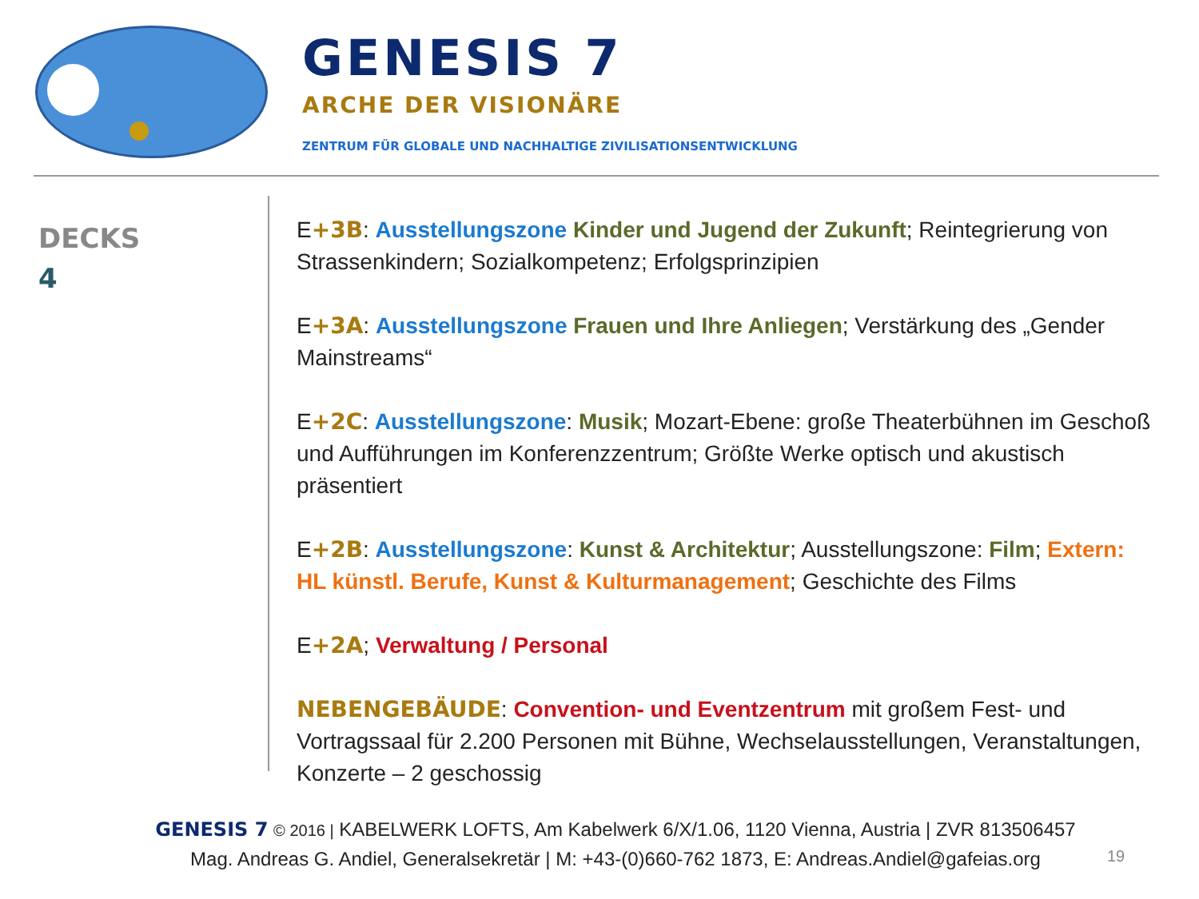GENESIS 7
ARCHE DER VISIONÄRE
ZENTRUM FÜR GLOBALE UND NACHHALTIGE ZIVILISATIONSENTWICKLUNG
DECKS
4
E+3B: Ausstellungszone Kinder und Jugend der Zukunft; Reintegrierung von Strassenkindern; Sozialkompetenz; Erfolgsprinzipien
E+3A: Ausstellungszone Frauen und Ihre Anliegen; Verstärkung des „Gender Mainstreams“
E+2C: Ausstellungszone: Musik; Mozart-Ebene: große Theaterbühnen im Geschoß und Aufführungen im Konferenzzentrum; Größte Werke optisch und akustisch präsentiert
E+2B: Ausstellungszone: Kunst & Architektur; Ausstellungszone: Film; Extern: HL künstl. Berufe, Kunst & Kulturmanagement; Geschichte des Films
E+2A; Verwaltung / Personal
NEBENGEBÄUDE: Convention- und Eventzentrum mit großem Fest- und Vortragssaal für 2.200 Personen mit Bühne, Wechselausstellungen, Veranstaltungen, Konzerte – 2 geschossig
GENESIS 7 © 2016 | KABELWERK LOFTS, Am Kabelwerk 6/X/1.06, 1120 Vienna, Austria | ZVR 813506457
Mag. Andreas G. Andiel, Generalsekretär | M: +43-(0)660-762 1873, E: Andreas.Andiel@gafeias.org
19